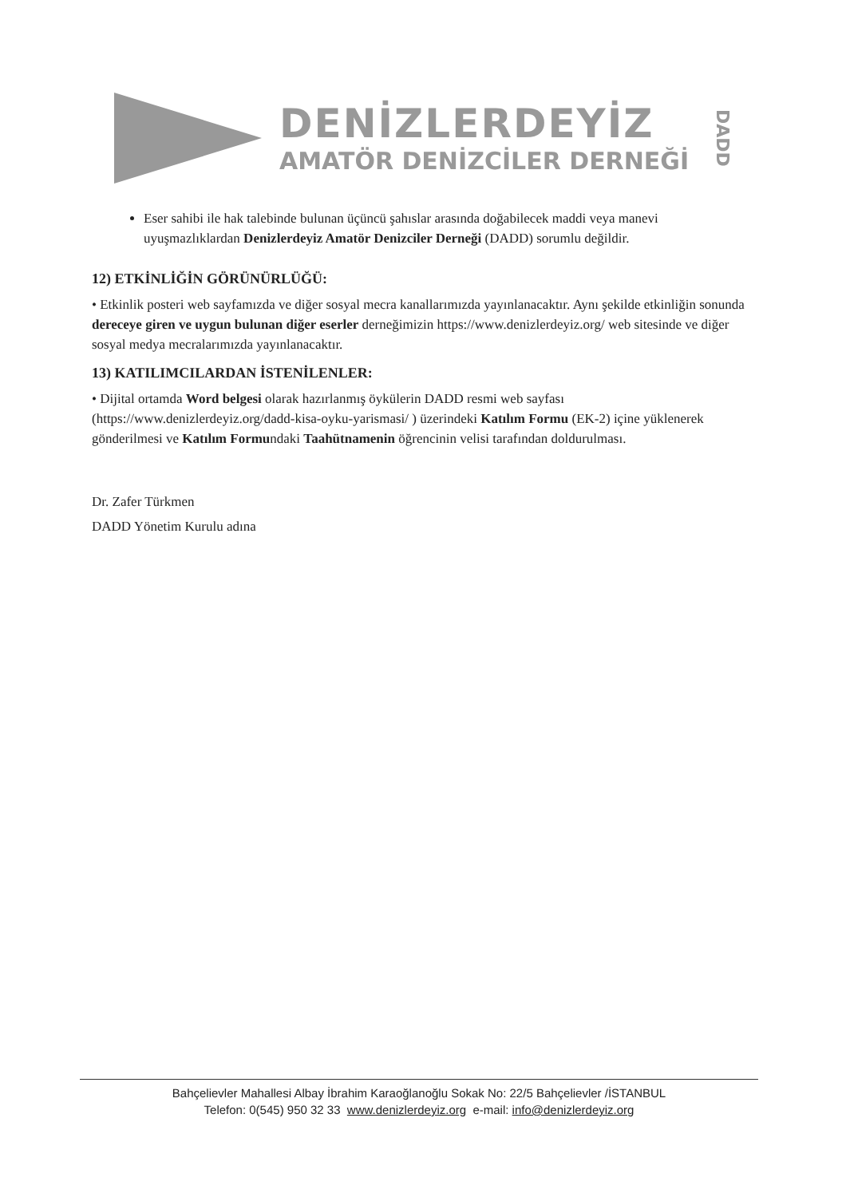DENİZLERDEYİZ
AMATÖR DENİZCİLER DERNEĞİ
DADD
Eser sahibi ile hak talebinde bulunan üçüncü şahıslar arasında doğabilecek maddi veya manevi uyuşmazlıklardan Denizlerdeyiz Amatör Denizciler Derneği (DADD) sorumlu değildir.
12) ETKİNLİĞİN GÖRÜNÜRLÜĞÜ:
• Etkinlik posteri web sayfamızda ve diğer sosyal mecra kanallarımızda yayınlanacaktır. Aynı şekilde etkinliğin sonunda dereceye giren ve uygun bulunan diğer eserler derneğimizin https://www.denizlerdeyiz.org/ web sitesinde ve diğer sosyal medya mecralarımızda yayınlanacaktır.
13) KATILIMCILARDAN İSTENİLENLER:
• Dijital ortamda Word belgesi olarak hazırlanmış öykülerin DADD resmi web sayfası (https://www.denizlerdeyiz.org/dadd-kisa-oyku-yarismasi/ ) üzerindeki Katılım Formu (EK-2) içine yüklenerek gönderilmesi ve Katılım Formundaki Taahütnamenin öğrencinin velisi tarafından doldurulması.
Dr. Zafer Türkmen
DADD Yönetim Kurulu adına
Bahçelievler Mahallesi Albay İbrahim Karaoğlanoğlu Sokak No: 22/5 Bahçelievler /İSTANBUL
Telefon: 0(545) 950 32 33 www.denizlerdeyiz.org e-mail: info@denizlerdeyiz.org